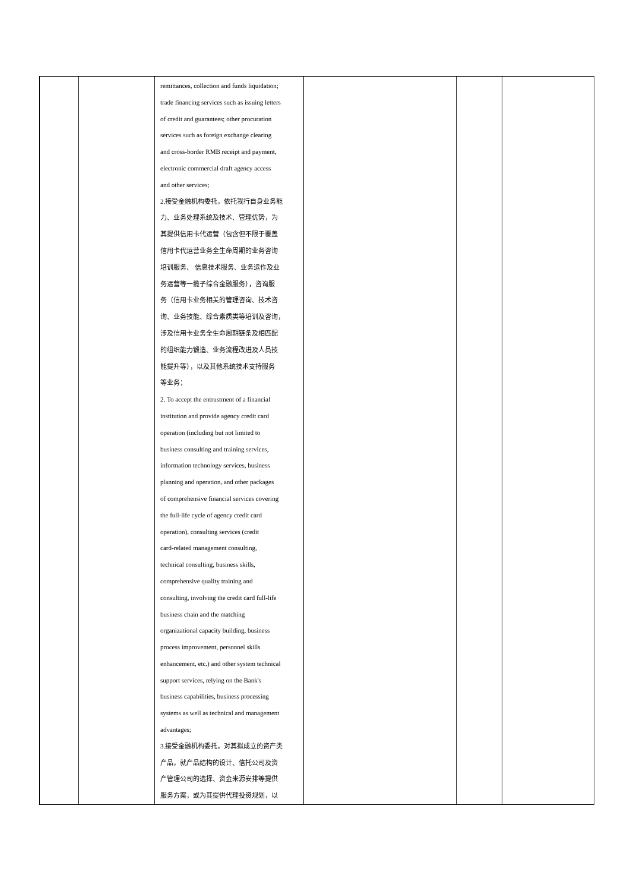| | | remittances, collection and funds liquidation; trade financing services such as issuing letters of credit and guarantees; other procuration services such as foreign exchange clearing and cross-border RMB receipt and payment, electronic commercial draft agency access and other services; 2.接受金融机构委托，依托我行自身业务能 力、业务处理系统及技术、管理优势，为 其提供信用卡代运营（包含但不限于覆盖 信用卡代运营业务全生命周期的业务咨询 培训服务、 信息技术服务、业务运作及业 务运营等一揽子综合金融服务），咨询服 务（信用卡业务相关的管理咨询、技术咨 询、业务技能、综合素质类等培训及咨询， 涉及信用卡业务全生命周期链条及相匹配 的组织能力锻造、业务流程改进及人员技 能提升等），以及其他系统技术支持服务 等业务； 2. To accept the entrustment of a financial institution and provide agency credit card operation (including but not limited to business consulting and training services, information technology services, business planning and operation, and other packages of comprehensive financial services covering the full-life cycle of agency credit card operation), consulting services (credit card-related management consulting, technical consulting, business skills, comprehensive quality training and consulting, involving the credit card full-life business chain and the matching organizational capacity building, business process improvement, personnel skills enhancement, etc.) and other system technical support services, relying on the Bank's business capabilities, business processing systems as well as technical and management advantages; 3.接受金融机构委托，对其拟成立的资产类 产品，就产品结构的设计、信托公司及资 产管理公司的选择、资金来源安排等提供 服务方案，或为其提供代理投资规划，以 | | | |